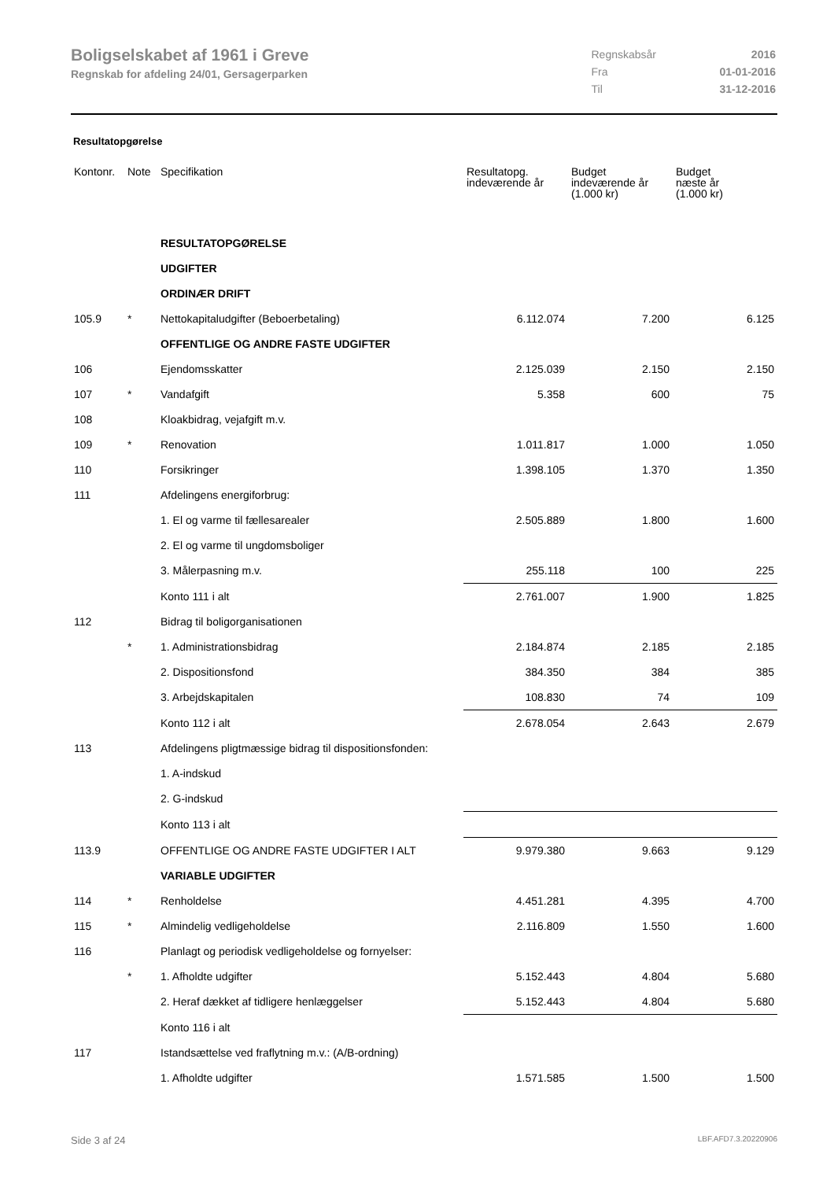Boligselskabet af 1961 i Greve
Regnskab for afdeling 24/01, Gersagerparken
| Regnskabsår | 2016 |
| Fra | 01-01-2016 |
| Til | 31-12-2016 |
Resultatopgørelse
| Kontonr. | Note | Specifikation | Resultatopg. indeværende år | Budget indeværende år (1.000 kr) | Budget næste år (1.000 kr) |
| --- | --- | --- | --- | --- | --- |
| | | RESULTATOPGØRELSE | | | |
| | | UDGIFTER | | | |
| | | ORDINÆR DRIFT | | | |
| 105.9 | * | Nettokapitaludgifter (Beboerbetaling) | 6.112.074 | 7.200 | 6.125 |
| | | OFFENTLIGE OG ANDRE FASTE UDGIFTER | | | |
| 106 | | Ejendomsskatter | 2.125.039 | 2.150 | 2.150 |
| 107 | * | Vandafgift | 5.358 | 600 | 75 |
| 108 | | Kloakbidrag, vejafgift m.v. | | | |
| 109 | * | Renovation | 1.011.817 | 1.000 | 1.050 |
| 110 | | Forsikringer | 1.398.105 | 1.370 | 1.350 |
| 111 | | Afdelingens energiforbrug: | | | |
| | | 1. El og varme til fællesarealer | 2.505.889 | 1.800 | 1.600 |
| | | 2. El og varme til ungdomsboliger | | | |
| | | 3. Målerpasning m.v. | 255.118 | 100 | 225 |
| | | Konto 111 i alt | 2.761.007 | 1.900 | 1.825 |
| 112 | | Bidrag til boligorganisationen | | | |
| | * | 1. Administrationsbidrag | 2.184.874 | 2.185 | 2.185 |
| | | 2. Dispositionsfond | 384.350 | 384 | 385 |
| | | 3. Arbejdskapitalen | 108.830 | 74 | 109 |
| | | Konto 112 i alt | 2.678.054 | 2.643 | 2.679 |
| 113 | | Afdelingens pligtmæssige bidrag til dispositionsfonden: | | | |
| | | 1. A-indskud | | | |
| | | 2. G-indskud | | | |
| | | Konto 113 i alt | | | |
| 113.9 | | OFFENTLIGE OG ANDRE FASTE UDGIFTER I ALT | 9.979.380 | 9.663 | 9.129 |
| | | VARIABLE UDGIFTER | | | |
| 114 | * | Renholdelse | 4.451.281 | 4.395 | 4.700 |
| 115 | * | Almindelig vedligeholdelse | 2.116.809 | 1.550 | 1.600 |
| 116 | | Planlagt og periodisk vedligeholdelse og fornyelser: | | | |
| | * | 1. Afholdte udgifter | 5.152.443 | 4.804 | 5.680 |
| | | 2. Heraf dækket af tidligere henlæggelser | 5.152.443 | 4.804 | 5.680 |
| | | Konto 116 i alt | | | |
| 117 | | Istandsættelse ved fraflytning m.v.: (A/B-ordning) | | | |
| | | 1. Afholdte udgifter | 1.571.585 | 1.500 | 1.500 |
Side 3 af 24 LBF.AFD7.3.20220906